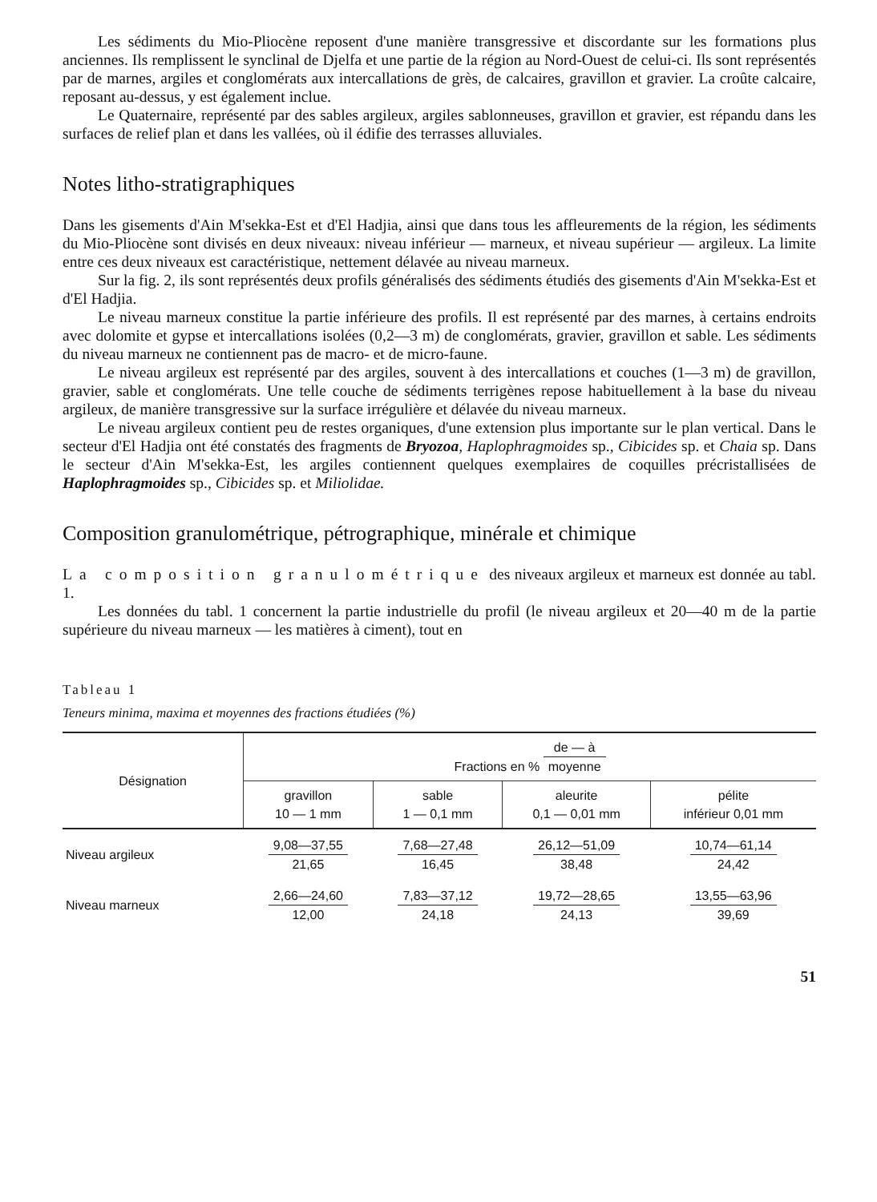Les sédiments du Mio-Pliocène reposent d'une manière transgressive et discordante sur les formations plus anciennes. Ils remplissent le synclinal de Djelfa et une partie de la région au Nord-Ouest de celui-ci. Ils sont représentés par de marnes, argiles et conglomérats aux intercallations de grès, de calcaires, gravillon et gravier. La croûte calcaire, reposant au-dessus, y est également inclue.
Le Quaternaire, représenté par des sables argileux, argiles sablonneuses, gravillon et gravier, est répandu dans les surfaces de relief plan et dans les vallées, où il édifie des terrasses alluviales.
Notes litho-stratigraphiques
Dans les gisements d'Ain M'sekka-Est et d'El Hadjia, ainsi que dans tous les affleurements de la région, les sédiments du Mio-Pliocène sont divisés en deux niveaux: niveau inférieur — marneux, et niveau supérieur — argileux. La limite entre ces deux niveaux est caractéristique, nettement délavée au niveau marneux.
Sur la fig. 2, ils sont représentés deux profils généralisés des sédiments étudiés des gisements d'Ain M'sekka-Est et d'El Hadjia.
Le niveau marneux constitue la partie inférieure des profils. Il est représenté par des marnes, à certains endroits avec dolomite et gypse et intercallations isolées (0,2—3 m) de conglomérats, gravier, gravillon et sable. Les sédiments du niveau marneux ne contiennent pas de macro- et de micro-faune.
Le niveau argileux est représenté par des argiles, souvent à des intercallations et couches (1—3 m) de gravillon, gravier, sable et conglomérats. Une telle couche de sédiments terrigènes repose habituellement à la base du niveau argileux, de manière transgressive sur la surface irrégulière et délavée du niveau marneux.
Le niveau argileux contient peu de restes organiques, d'une extension plus importante sur le plan vertical. Dans le secteur d'El Hadjia ont été constatés des fragments de Bryozoa, Haplophragmoides sp., Cibicides sp. et Chaia sp. Dans le secteur d'Ain M'sekka-Est, les argiles contiennent quelques exemplaires de coquilles précristallisées de Haplophragmoides sp., Cibicides sp. et Miliolidae.
Composition granulométrique, pétrographique, minérale et chimique
La composition granulométrique des niveaux argileux et marneux est donnée au tabl. 1.
Les données du tabl. 1 concernent la partie industrielle du profil (le niveau argileux et 20—40 m de la partie supérieure du niveau marneux — les matières à ciment), tout en
Tableau 1
Teneurs minima, maxima et moyennes des fractions étudiées (%)
| Désignation | Fractions en % de — à moyenne | | | |
| --- | --- | --- | --- | --- |
| | gravillon 10 — 1 mm | sable 1 — 0,1 mm | aleurite 0,1 — 0,01 mm | pélite inférieur 0,01 mm |
| Niveau argileux | 9,08—37,55 21,65 | 7,68—27,48 16,45 | 26,12—51,09 38,48 | 10,74—61,14 24,42 |
| Niveau marneux | 2,66—24,60 12,00 | 7,83—37,12 24,18 | 19,72—28,65 24,13 | 13,55—63,96 39,69 |
51